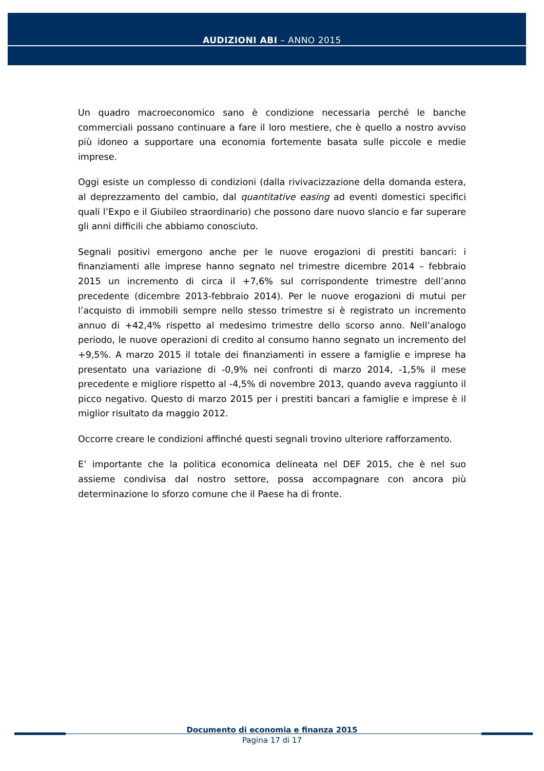AUDIZIONI ABI – ANNO 2015
Un quadro macroeconomico sano è condizione necessaria perché le banche commerciali possano continuare a fare il loro mestiere, che è quello a nostro avviso più idoneo a supportare una economia fortemente basata sulle piccole e medie imprese.
Oggi esiste un complesso di condizioni (dalla rivivacizzazione della domanda estera, al deprezzamento del cambio, dal quantitative easing ad eventi domestici specifici quali l’Expo e il Giubileo straordinario) che possono dare nuovo slancio e far superare gli anni difficili che abbiamo conosciuto.
Segnali positivi emergono anche per le nuove erogazioni di prestiti bancari: i finanziamenti alle imprese hanno segnato nel trimestre dicembre 2014 – febbraio 2015 un incremento di circa il +7,6% sul corrispondente trimestre dell’anno precedente (dicembre 2013-febbraio 2014). Per le nuove erogazioni di mutui per l’acquisto di immobili sempre nello stesso trimestre si è registrato un incremento annuo di +42,4% rispetto al medesimo trimestre dello scorso anno. Nell’analogo periodo, le nuove operazioni di credito al consumo hanno segnato un incremento del +9,5%. A marzo 2015 il totale dei finanziamenti in essere a famiglie e imprese ha presentato una variazione di -0,9% nei confronti di marzo 2014, -1,5% il mese precedente e migliore rispetto al -4,5% di novembre 2013, quando aveva raggiunto il picco negativo. Questo di marzo 2015 per i prestiti bancari a famiglie e imprese è il miglior risultato da maggio 2012.
Occorre creare le condizioni affinché questi segnali trovino ulteriore rafforzamento.
E’ importante che la politica economica delineata nel DEF 2015, che è nel suo assieme condivisa dal nostro settore, possa accompagnare con ancora più determinazione lo sforzo comune che il Paese ha di fronte.
Documento di economia e finanza 2015
Pagina 17 di 17